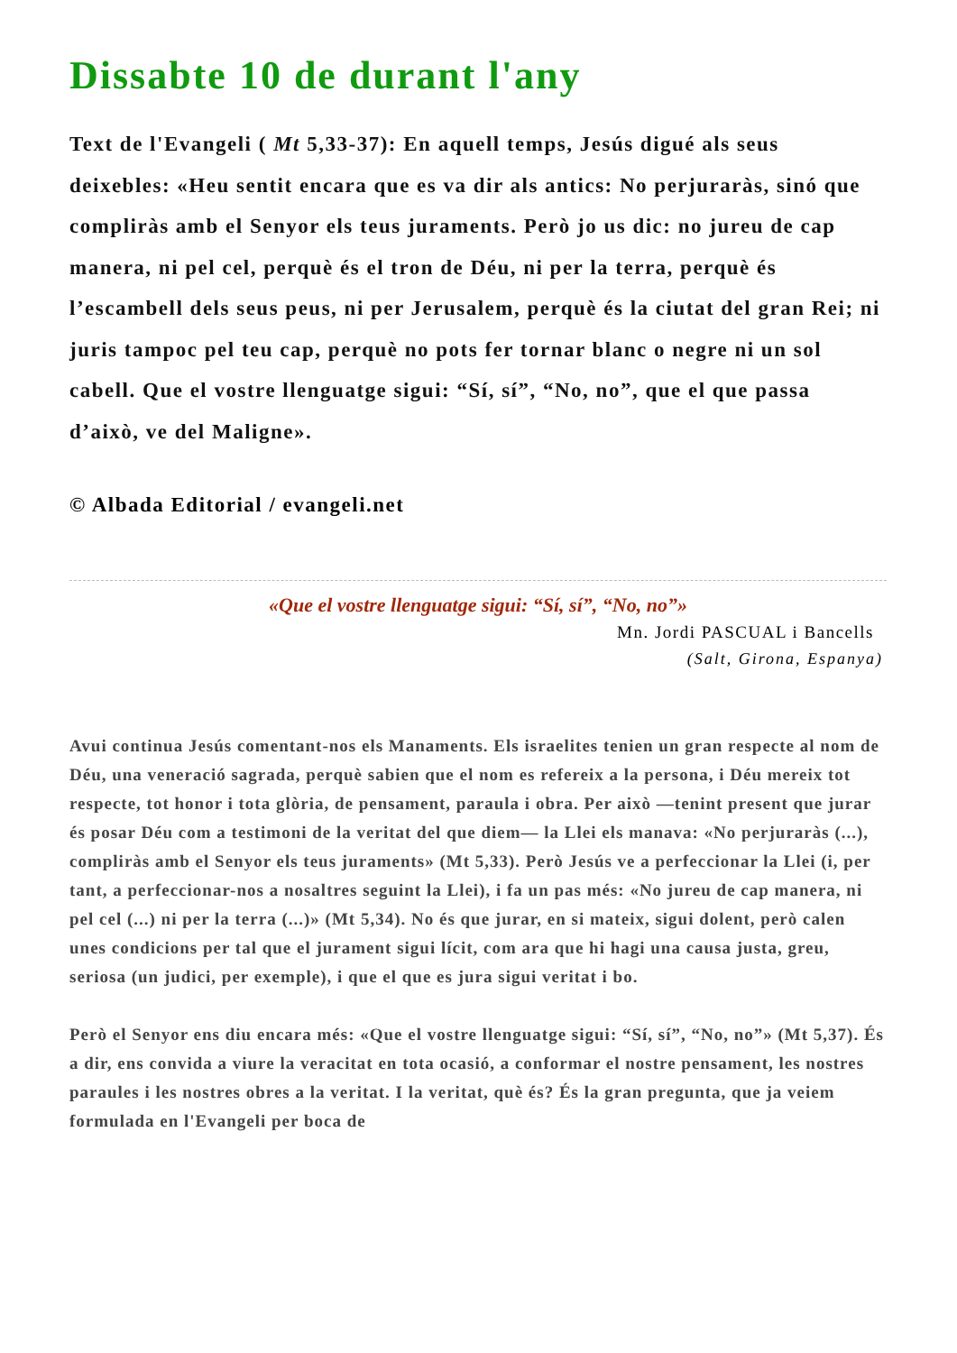Dissabte 10 de durant l'any
Text de l'Evangeli ( Mt 5,33-37): En aquell temps, Jesús digué als seus deixebles: «Heu sentit encara que es va dir als antics: No perjuraràs, sinó que compliràs amb el Senyor els teus juraments. Però jo us dic: no jureu de cap manera, ni pel cel, perquè és el tron de Déu, ni per la terra, perquè és l’escambell dels seus peus, ni per Jerusalem, perquè és la ciutat del gran Rei; ni juris tampoc pel teu cap, perquè no pots fer tornar blanc o negre ni un sol cabell. Que el vostre llenguatge sigui: “Sí, sí”, “No, no”, que el que passa d’això, ve del Maligne».
© Albada Editorial / evangeli.net
«Que el vostre llenguatge sigui: “Sí, sí”, “No, no”»
Mn. Jordi PASCUAL i Bancells
(Salt, Girona, Espanya)
Avui continua Jesús comentant-nos els Manaments. Els israelites tenien un gran respecte al nom de Déu, una veneració sagrada, perquè sabien que el nom es refereix a la persona, i Déu mereix tot respecte, tot honor i tota glòria, de pensament, paraula i obra. Per això —tenint present que jurar és posar Déu com a testimoni de la veritat del que diem— la Llei els manava: «No perjuraràs (...), compliràs amb el Senyor els teus juraments» (Mt 5,33). Però Jesús ve a perfeccionar la Llei (i, per tant, a perfeccionar-nos a nosaltres seguint la Llei), i fa un pas més: «No jureu de cap manera, ni pel cel (...) ni per la terra (...)» (Mt 5,34). No és que jurar, en si mateix, sigui dolent, però calen unes condicions per tal que el jurament sigui lícit, com ara que hi hagi una causa justa, greu, seriosa (un judici, per exemple), i que el que es jura sigui veritat i bo.
Però el Senyor ens diu encara més: «Que el vostre llenguatge sigui: “Sí, sí”, “No, no”» (Mt 5,37). És a dir, ens convida a viure la veracitat en tota ocasió, a conformar el nostre pensament, les nostres paraules i les nostres obres a la veritat. I la veritat, què és? És la gran pregunta, que ja veiem formulada en l'Evangeli per boca de